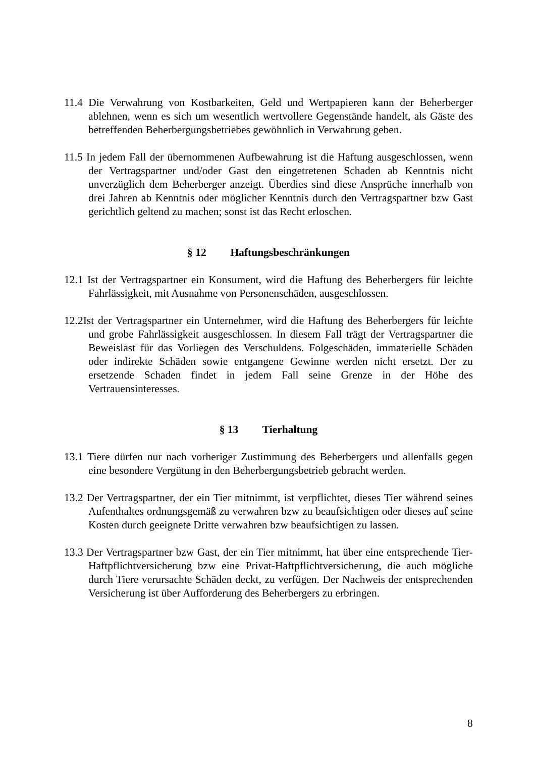11.4 Die Verwahrung von Kostbarkeiten, Geld und Wertpapieren kann der Beherberger ablehnen, wenn es sich um wesentlich wertvollere Gegenstände handelt, als Gäste des betreffenden Beherbergungsbetriebes gewöhnlich in Verwahrung geben.
11.5 In jedem Fall der übernommenen Aufbewahrung ist die Haftung ausgeschlossen, wenn der Vertragspartner und/oder Gast den eingetretenen Schaden ab Kenntnis nicht unverzüglich dem Beherberger anzeigt. Überdies sind diese Ansprüche innerhalb von drei Jahren ab Kenntnis oder möglicher Kenntnis durch den Vertragspartner bzw Gast gerichtlich geltend zu machen; sonst ist das Recht erloschen.
§ 12 Haftungsbeschränkungen
12.1 Ist der Vertragspartner ein Konsument, wird die Haftung des Beherbergers für leichte Fahrlässigkeit, mit Ausnahme von Personenschäden, ausgeschlossen.
12.2Ist der Vertragspartner ein Unternehmer, wird die Haftung des Beherbergers für leichte und grobe Fahrlässigkeit ausgeschlossen. In diesem Fall trägt der Vertragspartner die Beweislast für das Vorliegen des Verschuldens. Folgeschäden, immaterielle Schäden oder indirekte Schäden sowie entgangene Gewinne werden nicht ersetzt. Der zu ersetzende Schaden findet in jedem Fall seine Grenze in der Höhe des Vertrauensinteresses.
§ 13 Tierhaltung
13.1 Tiere dürfen nur nach vorheriger Zustimmung des Beherbergers und allenfalls gegen eine besondere Vergütung in den Beherbergungsbetrieb gebracht werden.
13.2 Der Vertragspartner, der ein Tier mitnimmt, ist verpflichtet, dieses Tier während seines Aufenthaltes ordnungsgemäß zu verwahren bzw zu beaufsichtigen oder dieses auf seine Kosten durch geeignete Dritte verwahren bzw beaufsichtigen zu lassen.
13.3 Der Vertragspartner bzw Gast, der ein Tier mitnimmt, hat über eine entsprechende Tier-Haftpflichtversicherung bzw eine Privat-Haftpflichtversicherung, die auch mögliche durch Tiere verursachte Schäden deckt, zu verfügen. Der Nachweis der entsprechenden Versicherung ist über Aufforderung des Beherbergers zu erbringen.
8